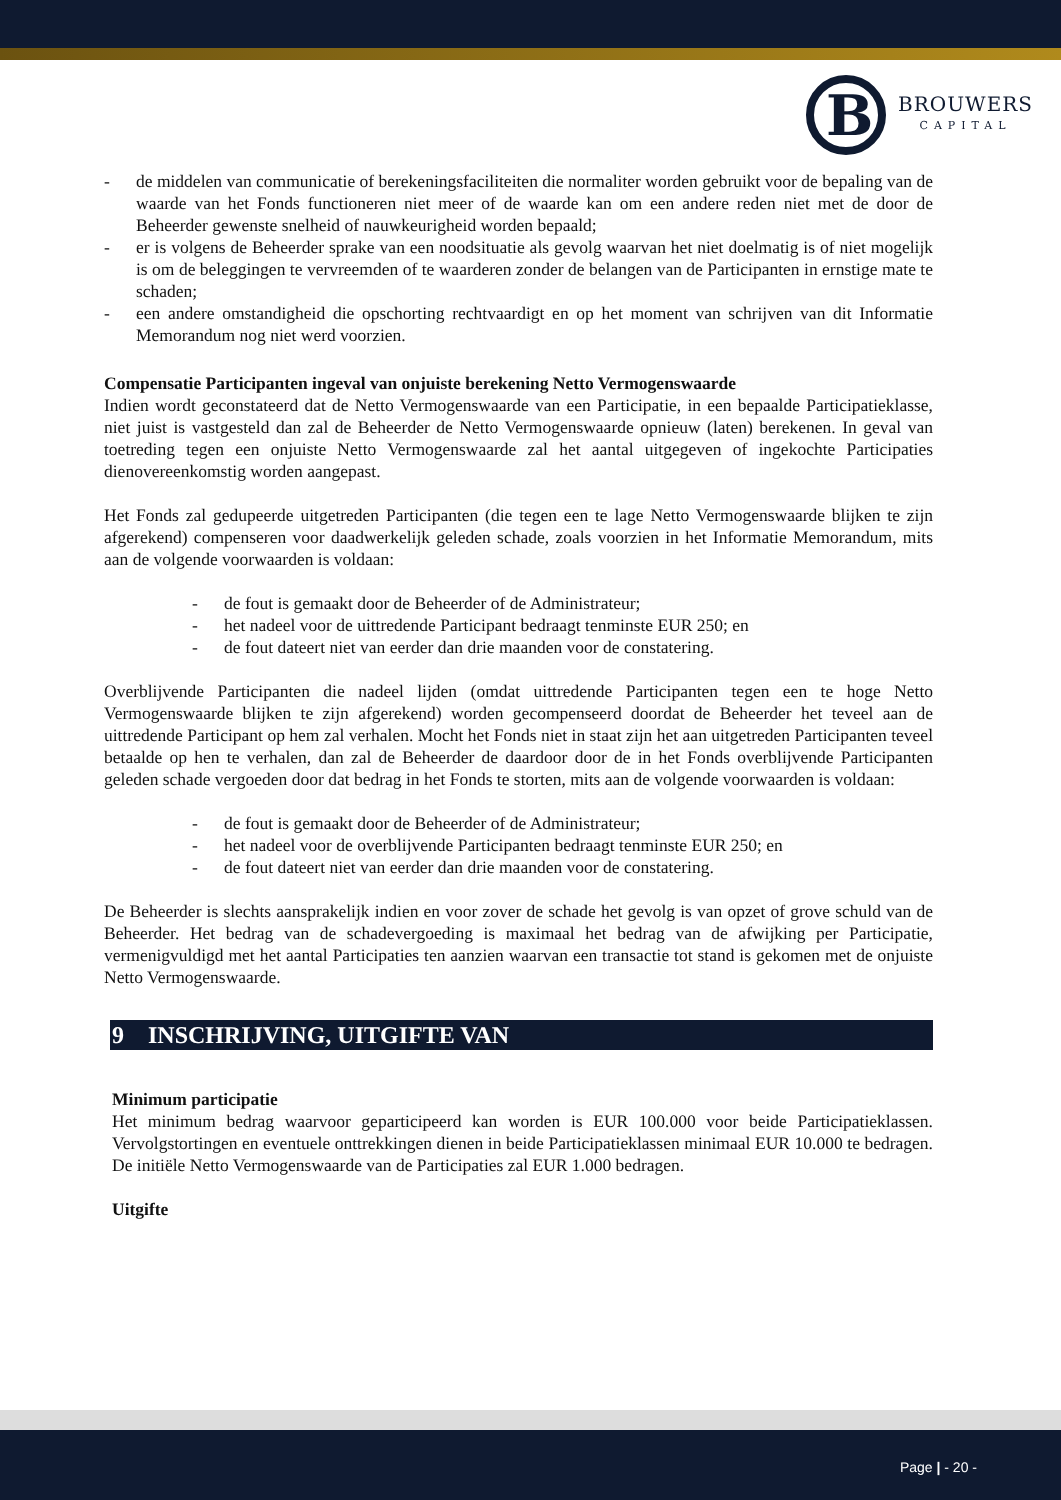B
BROUWERS
CAPITAL
- de middelen van communicatie of berekeningsfaciliteiten die normaliter worden gebruikt voor de bepaling van de waarde van het Fonds functioneren niet meer of de waarde kan om een andere reden niet met de door de Beheerder gewenste snelheid of nauwkeurigheid worden bepaald;
- er is volgens de Beheerder sprake van een noodsituatie als gevolg waarvan het niet doelmatig is of niet mogelijk is om de beleggingen te vervreemden of te waarderen zonder de belangen van de Participanten in ernstige mate te schaden;
- een andere omstandigheid die opschorting rechtvaardigt en op het moment van schrijven van dit Informatie Memorandum nog niet werd voorzien.
Compensatie Participanten ingeval van onjuiste berekening Netto Vermogenswaarde
Indien wordt geconstateerd dat de Netto Vermogenswaarde van een Participatie, in een bepaalde Participatieklasse, niet juist is vastgesteld dan zal de Beheerder de Netto Vermogenswaarde opnieuw (laten) berekenen. In geval van toetreding tegen een onjuiste Netto Vermogenswaarde zal het aantal uitgegeven of ingekochte Participaties dienovereenkomstig worden aangepast.
Het Fonds zal gedupeerde uitgetreden Participanten (die tegen een te lage Netto Vermogenswaarde blijken te zijn afgerekend) compenseren voor daadwerkelijk geleden schade, zoals voorzien in het Informatie Memorandum, mits aan de volgende voorwaarden is voldaan:
- de fout is gemaakt door de Beheerder of de Administrateur;
- het nadeel voor de uittredende Participant bedraagt tenminste EUR 250; en
- de fout dateert niet van eerder dan drie maanden voor de constatering.
Overblijvende Participanten die nadeel lijden (omdat uittredende Participanten tegen een te hoge Netto Vermogenswaarde blijken te zijn afgerekend) worden gecompenseerd doordat de Beheerder het teveel aan de uittredende Participant op hem zal verhalen. Mocht het Fonds niet in staat zijn het aan uitgetreden Participanten teveel betaalde op hen te verhalen, dan zal de Beheerder de daardoor door de in het Fonds overblijvende Participanten geleden schade vergoeden door dat bedrag in het Fonds te storten, mits aan de volgende voorwaarden is voldaan:
- de fout is gemaakt door de Beheerder of de Administrateur;
- het nadeel voor de overblijvende Participanten bedraagt tenminste EUR 250; en
- de fout dateert niet van eerder dan drie maanden voor de constatering.
De Beheerder is slechts aansprakelijk indien en voor zover de schade het gevolg is van opzet of grove schuld van de Beheerder. Het bedrag van de schadevergoeding is maximaal het bedrag van de afwijking per Participatie, vermenigvuldigd met het aantal Participaties ten aanzien waarvan een transactie tot stand is gekomen met de onjuiste Netto Vermogenswaarde.
9 INSCHRIJVING, UITGIFTE VAN
Minimum participatie
Het minimum bedrag waarvoor geparticipeerd kan worden is EUR 100.000 voor beide Participatieklassen. Vervolgstortingen en eventuele onttrekkingen dienen in beide Participatieklassen minimaal EUR 10.000 te bedragen. De initiële Netto Vermogenswaarde van de Participaties zal EUR 1.000 bedragen.
Uitgifte
Page | - 20 -